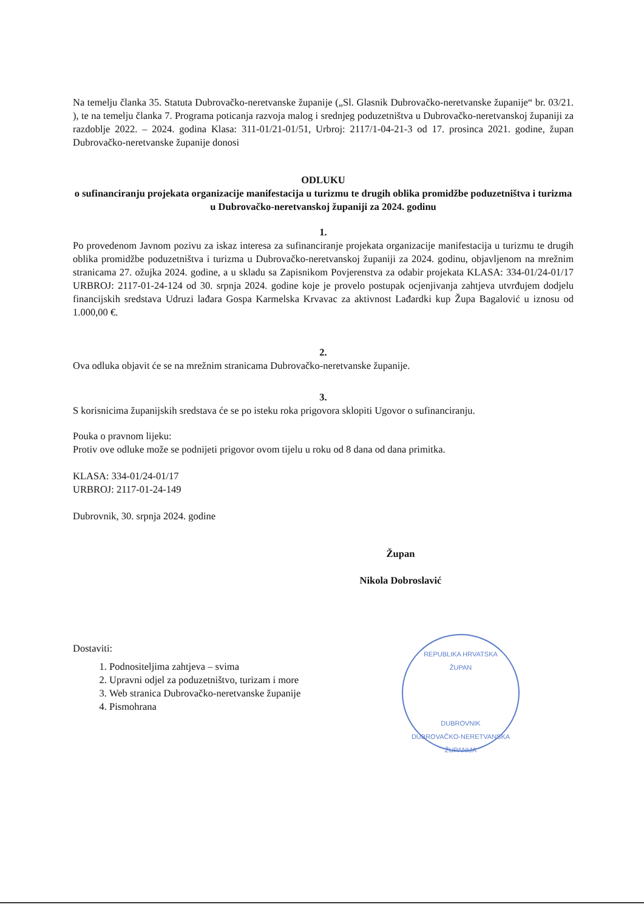Na temelju članka 35. Statuta Dubrovačko-neretvanske županije („Sl. Glasnik Dubrovačko-neretvanske županije“ br. 03/21. ), te na temelju članka 7. Programa poticanja razvoja malog i srednjeg poduzetništva u Dubrovačko-neretvanskoj županiji za razdoblje 2022. – 2024. godina Klasa: 311-01/21-01/51, Urbroj: 2117/1-04-21-3 od 17. prosinca 2021. godine, župan Dubrovačko-neretvanske županije donosi
ODLUKU
o sufinanciranju projekata organizacije manifestacija u turizmu te drugih oblika promidžbe poduzetništva i turizma u Dubrovačko-neretvanskoj županiji za 2024. godinu
1.
Po provedenom Javnom pozivu za iskaz interesa za sufinanciranje projekata organizacije manifestacija u turizmu te drugih oblika promidžbe poduzetništva i turizma u Dubrovačko-neretvanskoj županiji za 2024. godinu, objavljenom na mrežnim stranicama 27. ožujka 2024. godine, a u skladu sa Zapisnikom Povjerenstva za odabir projekata KLASA: 334-01/24-01/17 URBROJ: 2117-01-24-124 od 30. srpnja 2024. godine koje je provelo postupak ocjenjivanja zahtjeva utvrđujem dodjelu financijskih sredstava Udruzi lađara Gospa Karmelska Krvavac za aktivnost Lađardki kup Župa Bagalović u iznosu od 1.000,00 €.
2.
Ova odluka objavit će se na mrežnim stranicama Dubrovačko-neretvanske županije.
3.
S korisnicima županijskih sredstava će se po isteku roka prigovora sklopiti Ugovor o sufinanciranju.
Pouka o pravnom lijeku:
Protiv ove odluke može se podnijeti prigovor ovom tijelu u roku od 8 dana od dana primitka.
KLASA: 334-01/24-01/17
URBROJ: 2117-01-24-149
Dubrovnik, 30. srpnja 2024. godine
Župan
Nikola Dobroslavić
Dostaviti:
1. Podnositeljima zahtjeva – svima
2. Upravni odjel za poduzetništvo, turizam i more
3. Web stranica Dubrovačko-neretvanske županije
4. Pismohrana
REPUBLIKA HRVATSKA
ŽUPAN
DUBROVNIK
DUBROVAČKO-NERETVANSKA ŽUPANIJA